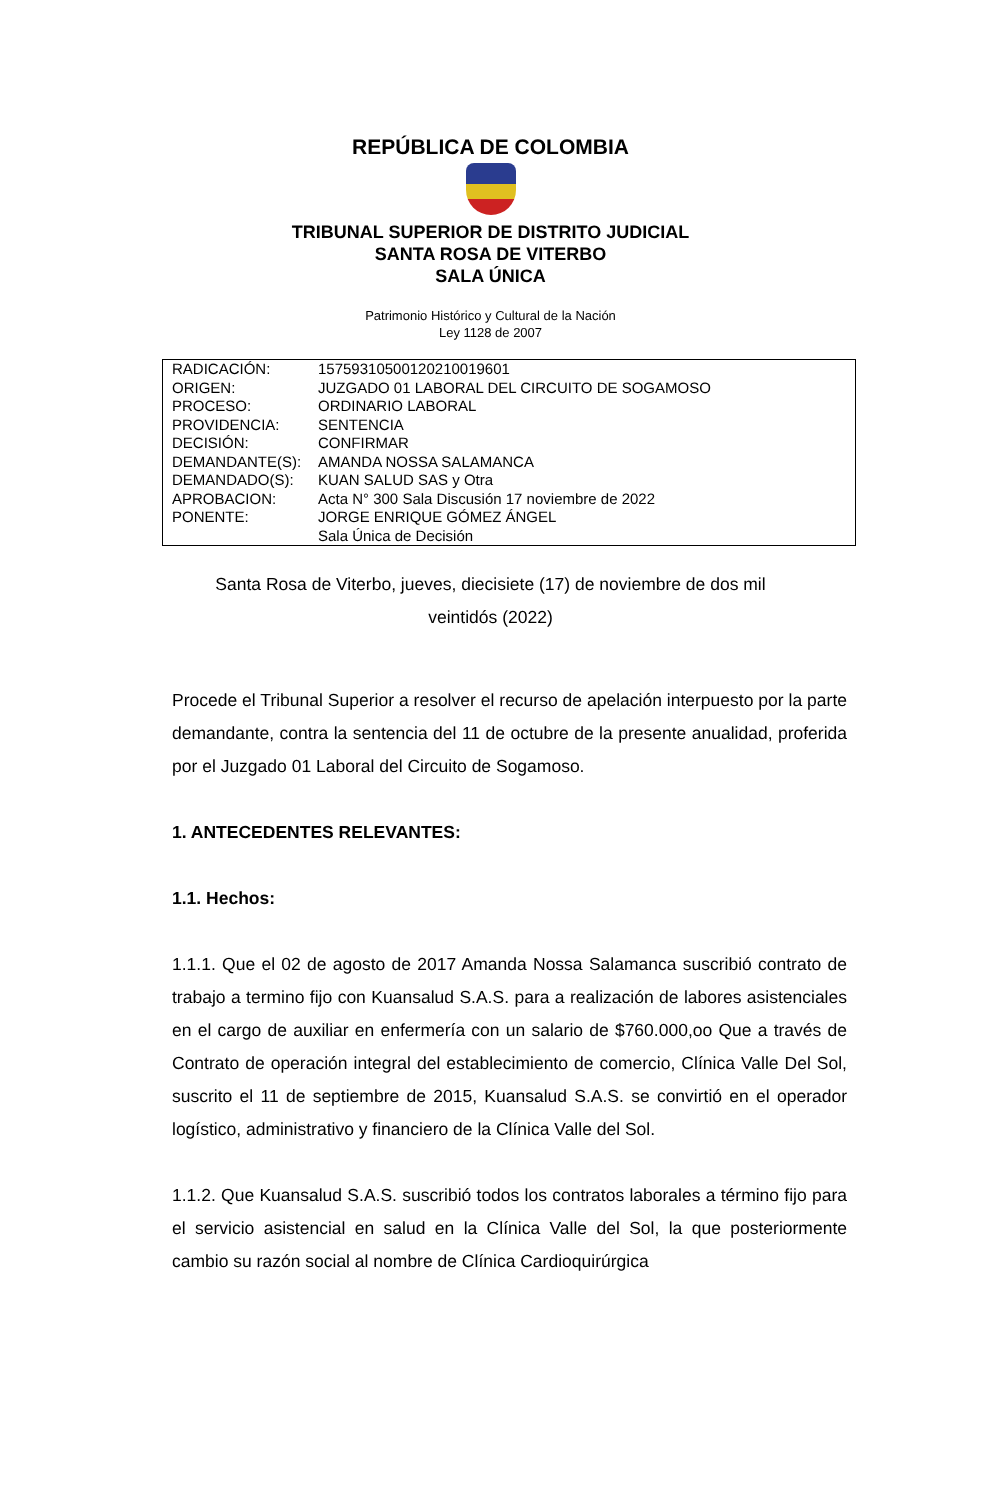REPÚBLICA DE COLOMBIA
TRIBUNAL SUPERIOR DE DISTRITO JUDICIAL
SANTA ROSA DE VITERBO
SALA ÚNICA
Patrimonio Histórico y Cultural de la Nación
Ley 1128 de 2007
| RADICACIÓN: | 15759310500120210019601 |
| ORIGEN: | JUZGADO 01 LABORAL DEL CIRCUITO DE SOGAMOSO |
| PROCESO: | ORDINARIO LABORAL |
| PROVIDENCIA: | SENTENCIA |
| DECISIÓN: | CONFIRMAR |
| DEMANDANTE(S): | AMANDA NOSSA SALAMANCA |
| DEMANDADO(S): | KUAN SALUD SAS y Otra |
| APROBACION: | Acta N° 300 Sala Discusión 17 noviembre de 2022 |
| PONENTE: | JORGE ENRIQUE GÓMEZ ÁNGEL Sala Única de Decisión |
Santa Rosa de Viterbo, jueves, diecisiete (17) de noviembre de dos mil veintidós (2022)
Procede el Tribunal Superior a resolver el recurso de apelación interpuesto por la parte demandante, contra la sentencia del 11 de octubre de la presente anualidad, proferida por el Juzgado 01 Laboral del Circuito de Sogamoso.
1. ANTECEDENTES RELEVANTES:
1.1. Hechos:
1.1.1. Que el 02 de agosto de 2017 Amanda Nossa Salamanca suscribió contrato de trabajo a termino fijo con Kuansalud S.A.S. para a realización de labores asistenciales en el cargo de auxiliar en enfermería con un salario de $760.000,oo Que a través de Contrato de operación integral del establecimiento de comercio, Clínica Valle Del Sol, suscrito el 11 de septiembre de 2015, Kuansalud S.A.S. se convirtió en el operador logístico, administrativo y financiero de la Clínica Valle del Sol.
1.1.2. Que Kuansalud S.A.S. suscribió todos los contratos laborales a término fijo para el servicio asistencial en salud en la Clínica Valle del Sol, la que posteriormente cambio su razón social al nombre de Clínica Cardioquirúrgica